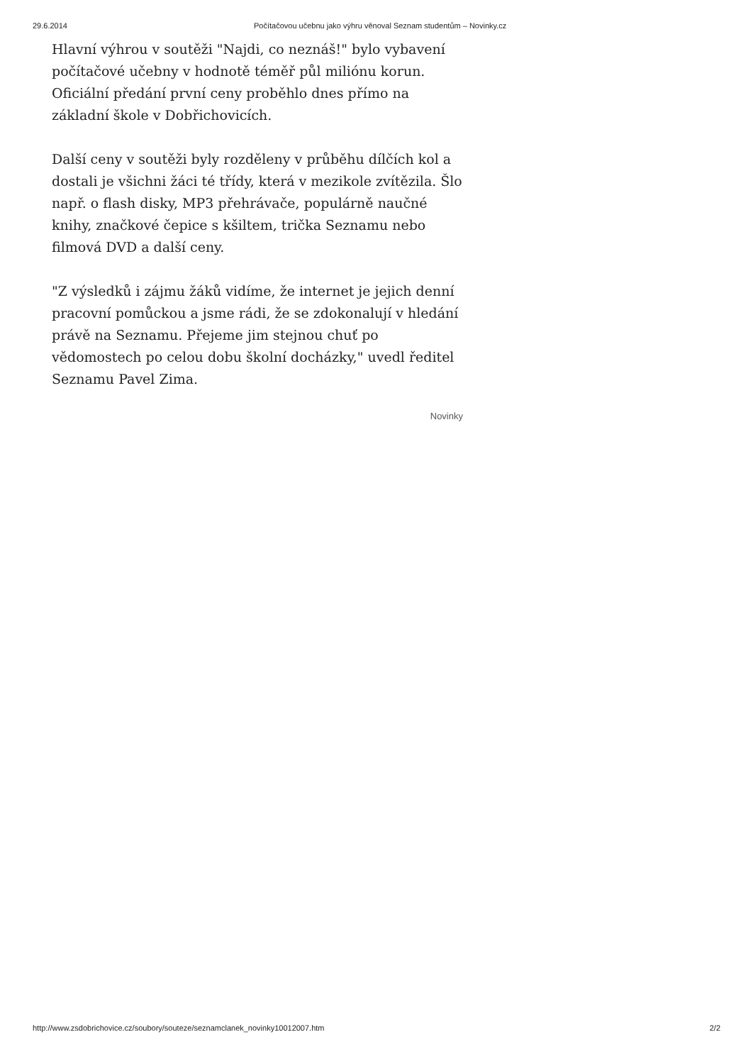29.6.2014 Počítačovou učebnu jako výhru věnoval Seznam studentům – Novinky.cz
Hlavní výhrou v soutěži "Najdi, co neznáš!" bylo vybavení počítačové učebny v hodnotě téměř půl miliónu korun. Oficiální předání první ceny proběhlo dnes přímo na základní škole v Dobřichovicích.
Další ceny v soutěži byly rozděleny v průběhu dílčích kol a dostali je všichni žáci té třídy, která v mezikole zvítězila. Šlo např. o flash disky, MP3 přehrávače, populárně naučné knihy, značkové čepice s kšiltem, trička Seznamu nebo filmová DVD a další ceny.
"Z výsledků i zájmu žáků vidíme, že internet je jejich denní pracovní pomůckou a jsme rádi, že se zdokonalují v hledání právě na Seznamu. Přejeme jim stejnou chuť po vědomostech po celou dobu školní docházky," uvedl ředitel Seznamu Pavel Zima.
Novinky
http://www.zsdobrichovice.cz/soubory/souteze/seznamclanek_novinky10012007.htm 2/2